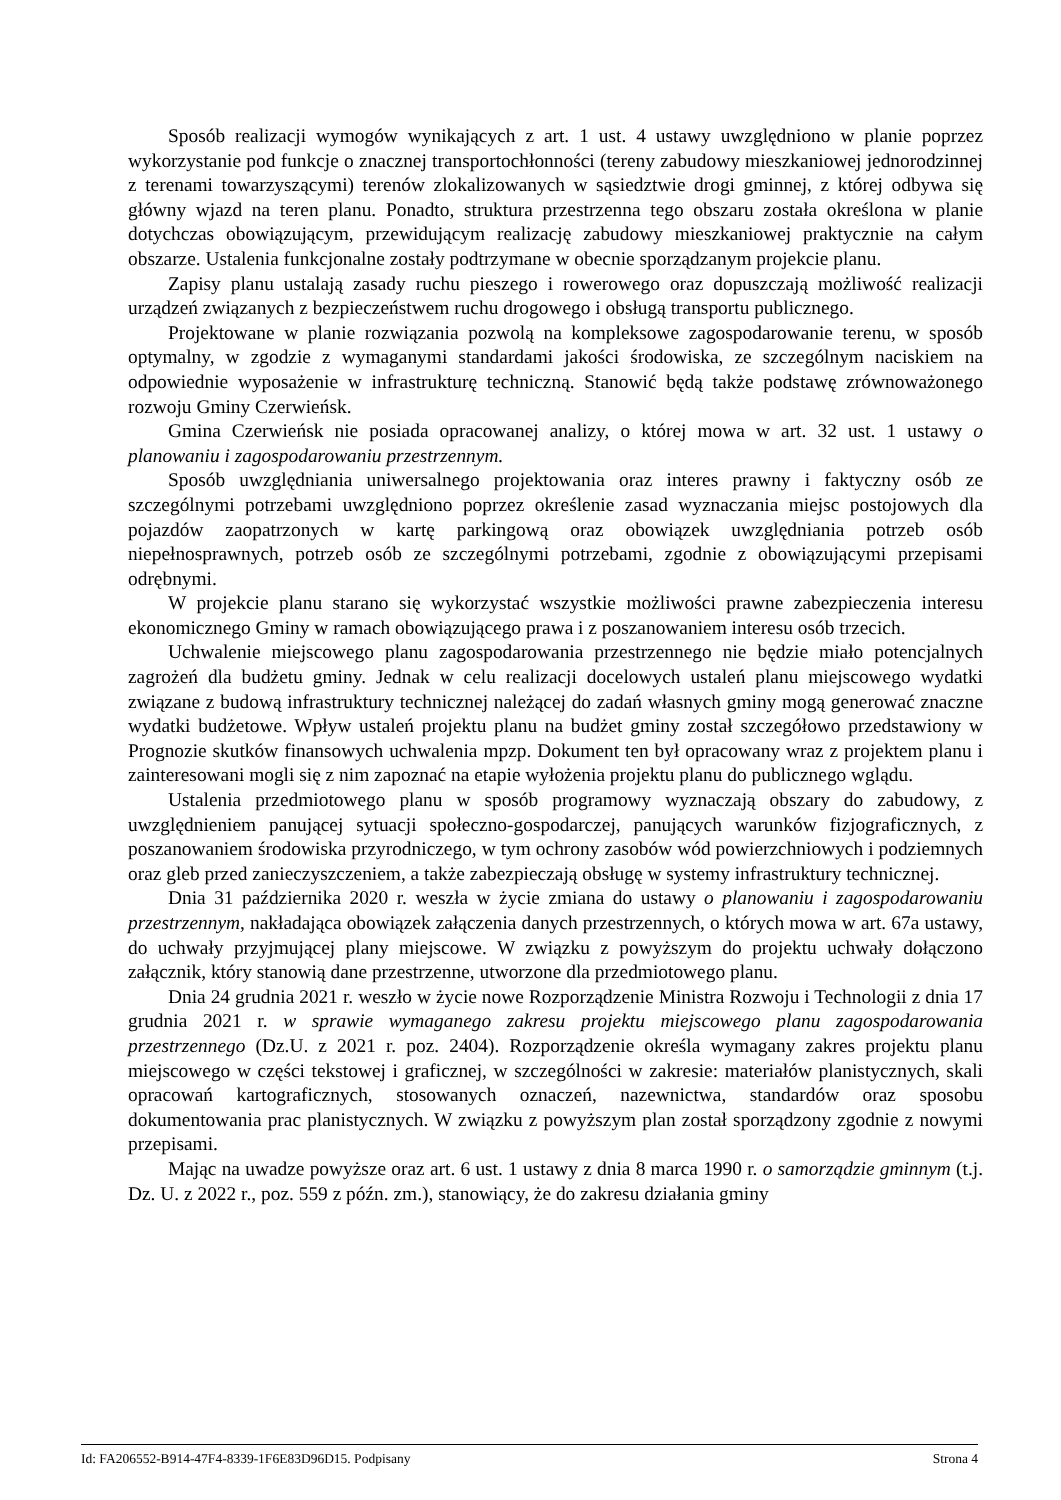Sposób realizacji wymogów wynikających z art. 1 ust. 4 ustawy uwzględniono w planie poprzez wykorzystanie pod funkcje o znacznej transportochłonności (tereny zabudowy mieszkaniowej jednorodzinnej z terenami towarzyszącymi) terenów zlokalizowanych w sąsiedztwie drogi gminnej, z której odbywa się główny wjazd na teren planu. Ponadto, struktura przestrzenna tego obszaru została określona w planie dotychczas obowiązującym, przewidującym realizację zabudowy mieszkaniowej praktycznie na całym obszarze. Ustalenia funkcjonalne zostały podtrzymane w obecnie sporządzanym projekcie planu.
Zapisy planu ustalają zasady ruchu pieszego i rowerowego oraz dopuszczają możliwość realizacji urządzeń związanych z bezpieczeństwem ruchu drogowego i obsługą transportu publicznego.
Projektowane w planie rozwiązania pozwolą na kompleksowe zagospodarowanie terenu, w sposób optymalny, w zgodzie z wymaganymi standardami jakości środowiska, ze szczególnym naciskiem na odpowiednie wyposażenie w infrastrukturę techniczną. Stanowić będą także podstawę zrównoważonego rozwoju Gminy Czerwieńsk.
Gmina Czerwieńsk nie posiada opracowanej analizy, o której mowa w art. 32 ust. 1 ustawy o planowaniu i zagospodarowaniu przestrzennym.
Sposób uwzględniania uniwersalnego projektowania oraz interes prawny i faktyczny osób ze szczególnymi potrzebami uwzględniono poprzez określenie zasad wyznaczania miejsc postojowych dla pojazdów zaopatrzonych w kartę parkingową oraz obowiązek uwzględniania potrzeb osób niepełnosprawnych, potrzeb osób ze szczególnymi potrzebami, zgodnie z obowiązującymi przepisami odrębnymi.
W projekcie planu starano się wykorzystać wszystkie możliwości prawne zabezpieczenia interesu ekonomicznego Gminy w ramach obowiązującego prawa i z poszanowaniem interesu osób trzecich.
Uchwalenie miejscowego planu zagospodarowania przestrzennego nie będzie miało potencjalnych zagrożeń dla budżetu gminy. Jednak w celu realizacji docelowych ustaleń planu miejscowego wydatki związane z budową infrastruktury technicznej należącej do zadań własnych gminy mogą generować znaczne wydatki budżetowe. Wpływ ustaleń projektu planu na budżet gminy został szczegółowo przedstawiony w Prognozie skutków finansowych uchwalenia mpzp. Dokument ten był opracowany wraz z projektem planu i zainteresowani mogli się z nim zapoznać na etapie wyłożenia projektu planu do publicznego wglądu.
Ustalenia przedmiotowego planu w sposób programowy wyznaczają obszary do zabudowy, z uwzględnieniem panującej sytuacji społeczno-gospodarczej, panujących warunków fizjograficznych, z poszanowaniem środowiska przyrodniczego, w tym ochrony zasobów wód powierzchniowych i podziemnych oraz gleb przed zanieczyszczeniem, a także zabezpieczają obsługę w systemy infrastruktury technicznej.
Dnia 31 października 2020 r. weszła w życie zmiana do ustawy o planowaniu i zagospodarowaniu przestrzennym, nakładająca obowiązek załączenia danych przestrzennych, o których mowa w art. 67a ustawy, do uchwały przyjmującej plany miejscowe. W związku z powyższym do projektu uchwały dołączono załącznik, który stanowią dane przestrzenne, utworzone dla przedmiotowego planu.
Dnia 24 grudnia 2021 r. weszło w życie nowe Rozporządzenie Ministra Rozwoju i Technologii z dnia 17 grudnia 2021 r. w sprawie wymaganego zakresu projektu miejscowego planu zagospodarowania przestrzennego (Dz.U. z 2021 r. poz. 2404). Rozporządzenie określa wymagany zakres projektu planu miejscowego w części tekstowej i graficznej, w szczególności w zakresie: materiałów planistycznych, skali opracowań kartograficznych, stosowanych oznaczeń, nazewnictwa, standardów oraz sposobu dokumentowania prac planistycznych. W związku z powyższym plan został sporządzony zgodnie z nowymi przepisami.
Mając na uwadze powyższe oraz art. 6 ust. 1 ustawy z dnia 8 marca 1990 r. o samorządzie gminnym (t.j. Dz. U. z 2022 r., poz. 559 z późn. zm.), stanowiący, że do zakresu działania gminy
Id: FA206552-B914-47F4-8339-1F6E83D96D15. Podpisany Strona 4